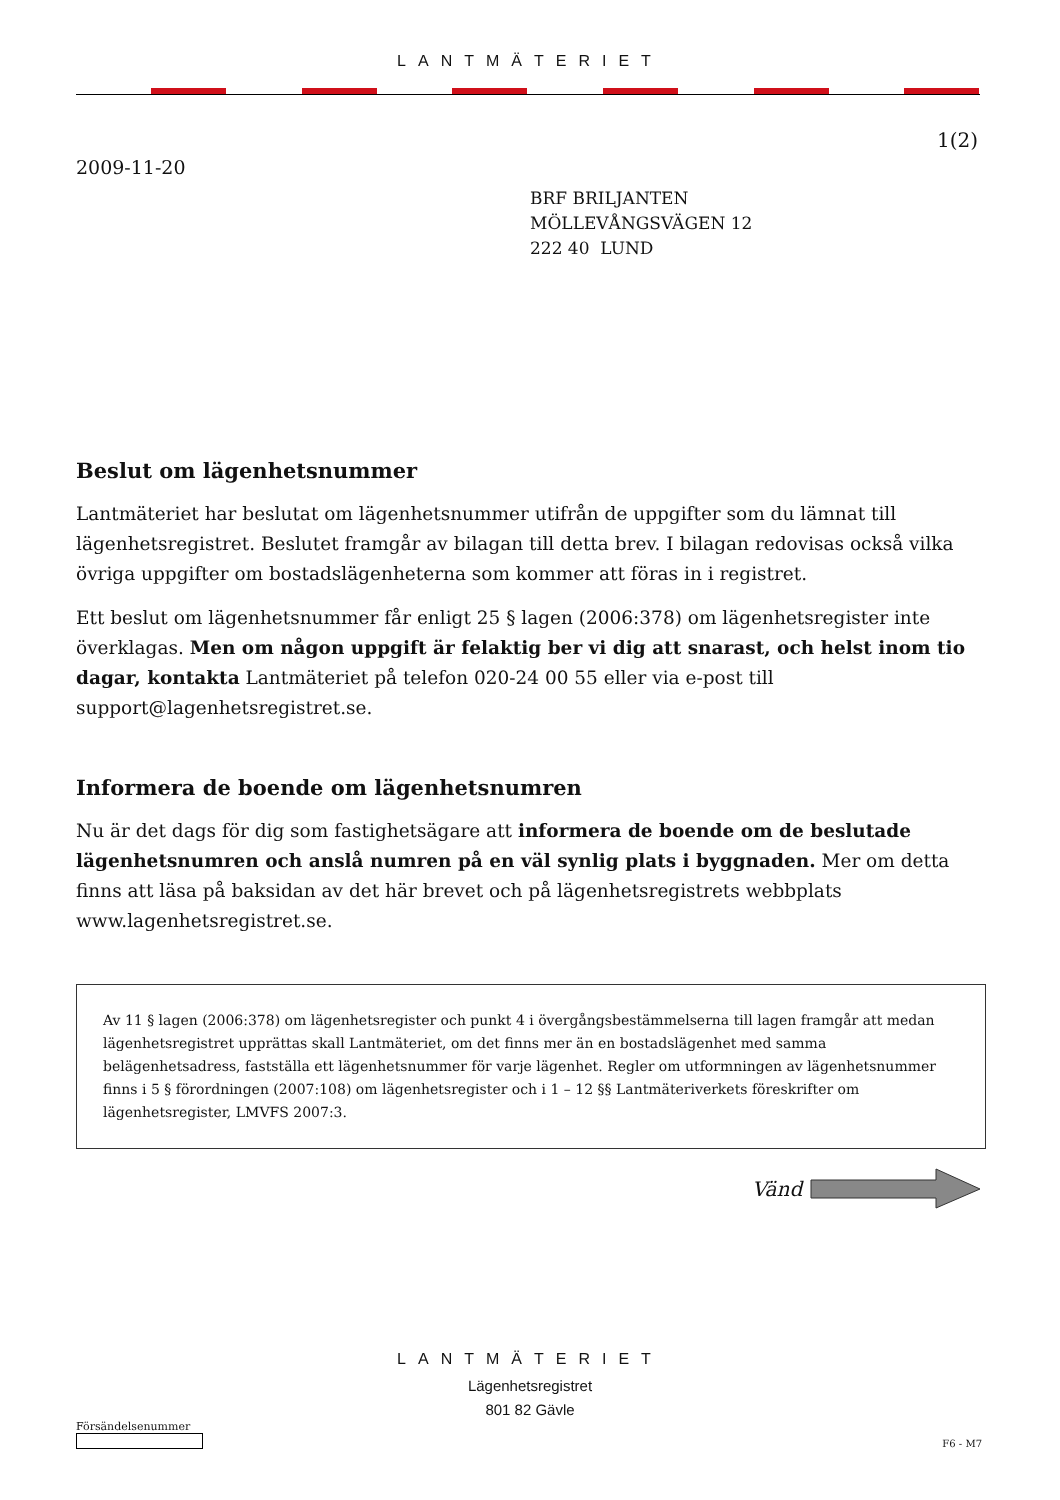LANTMÄTERIET
1(2)
2009-11-20
BRF BRILJANTEN
MÖLLEVÅNGSVÄGEN 12
222 40 LUND
Beslut om lägenhetsnummer
Lantmäteriet har beslutat om lägenhetsnummer utifrån de uppgifter som du lämnat till lägenhetsregistret. Beslutet framgår av bilagan till detta brev. I bilagan redovisas också vilka övriga uppgifter om bostadslägenheterna som kommer att föras in i registret.
Ett beslut om lägenhetsnummer får enligt 25 § lagen (2006:378) om lägenhetsregister inte överklagas. Men om någon uppgift är felaktig ber vi dig att snarast, och helst inom tio dagar, kontakta Lantmäteriet på telefon 020-24 00 55 eller via e-post till support@lagenhetsregistret.se.
Informera de boende om lägenhetsnumren
Nu är det dags för dig som fastighetsägare att informera de boende om de beslutade lägenhetsnumren och anslå numren på en väl synlig plats i byggnaden. Mer om detta finns att läsa på baksidan av det här brevet och på lägenhetsregistrets webbplats www.lagenhetsregistret.se.
Av 11 § lagen (2006:378) om lägenhetsregister och punkt 4 i övergångsbestämmelserna till lagen framgår att medan lägenhetsregistret upprättas skall Lantmäteriet, om det finns mer än en bostadslägenhet med samma belägenhetsadress, fastställa ett lägenhetsnummer för varje lägenhet. Regler om utformningen av lägenhetsnummer finns i 5 § förordningen (2007:108) om lägenhetsregister och i 1 – 12 §§ Lantmäteriverkets föreskrifter om lägenhetsregister, LMVFS 2007:3.
Vänd
LANTMÄTERIET
Lägenhetsregistret
801 82 Gävle
Försändelsenummer
F6 - M7